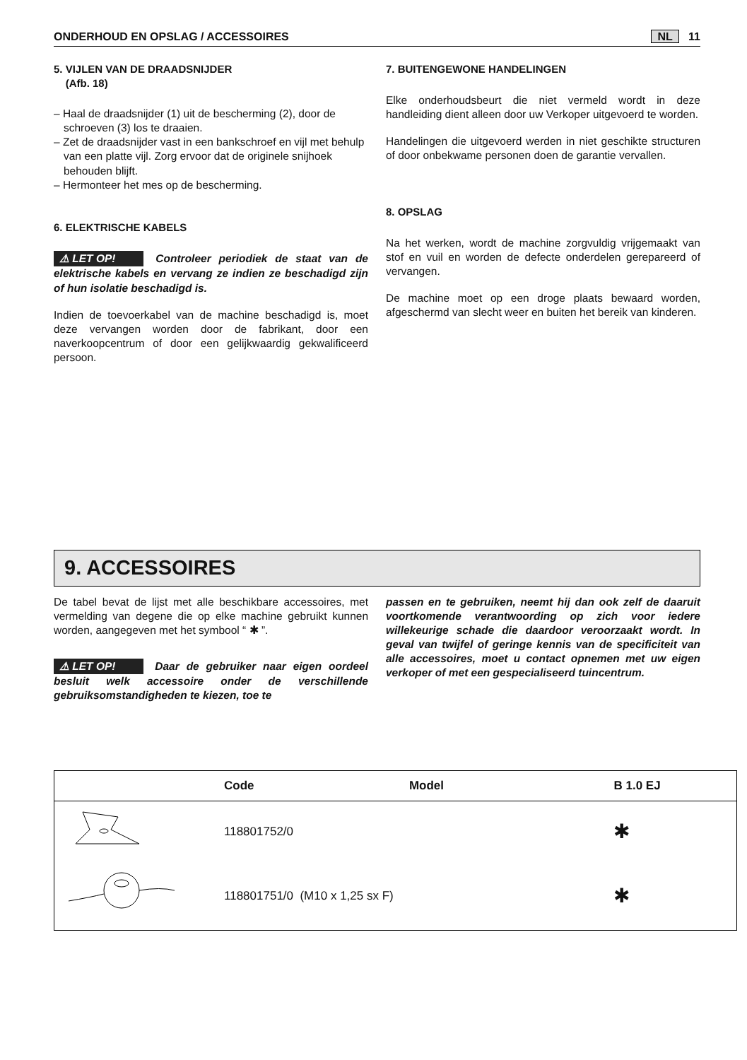ONDERHOUD EN OPSLAG / ACCESSOIRES NL 11
5. VIJLEN VAN DE DRAADSNIJDER
(Afb. 18)
– Haal de draadsnijder (1) uit de bescherming (2), door de schroeven (3) los te draaien.
– Zet de draadsnijder vast in een bankschroef en vijl met behulp van een platte vijl. Zorg ervoor dat de originele snijhoek behouden blijft.
– Hermonteer het mes op de bescherming.
6. ELEKTRISCHE KABELS
⚠ LET OP! Controleer periodiek de staat van de elektrische kabels en vervang ze indien ze beschadigd zijn of hun isolatie beschadigd is.
Indien de toevoerkabel van de machine beschadigd is, moet deze vervangen worden door de fabrikant, door een naverkoopcentrum of door een gelijkwaardig gekwalificeerd persoon.
7. BUITENGEWONE HANDELINGEN
Elke onderhoudsbeurt die niet vermeld wordt in deze handleiding dient alleen door uw Verkoper uitgevoerd te worden.
Handelingen die uitgevoerd werden in niet geschikte structuren of door onbekwame personen doen de garantie vervallen.
8. OPSLAG
Na het werken, wordt de machine zorgvuldig vrijgemaakt van stof en vuil en worden de defecte onderdelen gerepareerd of vervangen.
De machine moet op een droge plaats bewaard worden, afgeschermd van slecht weer en buiten het bereik van kinderen.
9. ACCESSOIRES
De tabel bevat de lijst met alle beschikbare accessoires, met vermelding van degene die op elke machine gebruikt kunnen worden, aangegeven met het symbool “ ✱ ”.
⚠ LET OP! Daar de gebruiker naar eigen oordeel besluit welk accessoire onder de verschillende gebruiksomstandigheden te kiezen, toe te
passen en te gebruiken, neemt hij dan ook zelf de daaruit voortkomende verantwoording op zich voor iedere willekeurige schade die daardoor veroorzaakt wordt. In geval van twijfel of geringe kennis van de specificiteit van alle accessoires, moet u contact opnemen met uw eigen verkoper of met een gespecialiseerd tuincentrum.
| | Code | Model | B 1.0 EJ |
| --- | --- | --- | --- |
| | 118801752/0 | | ✱ |
| | 118801751/0 (M10 x 1,25 sx F) | | ✱ |